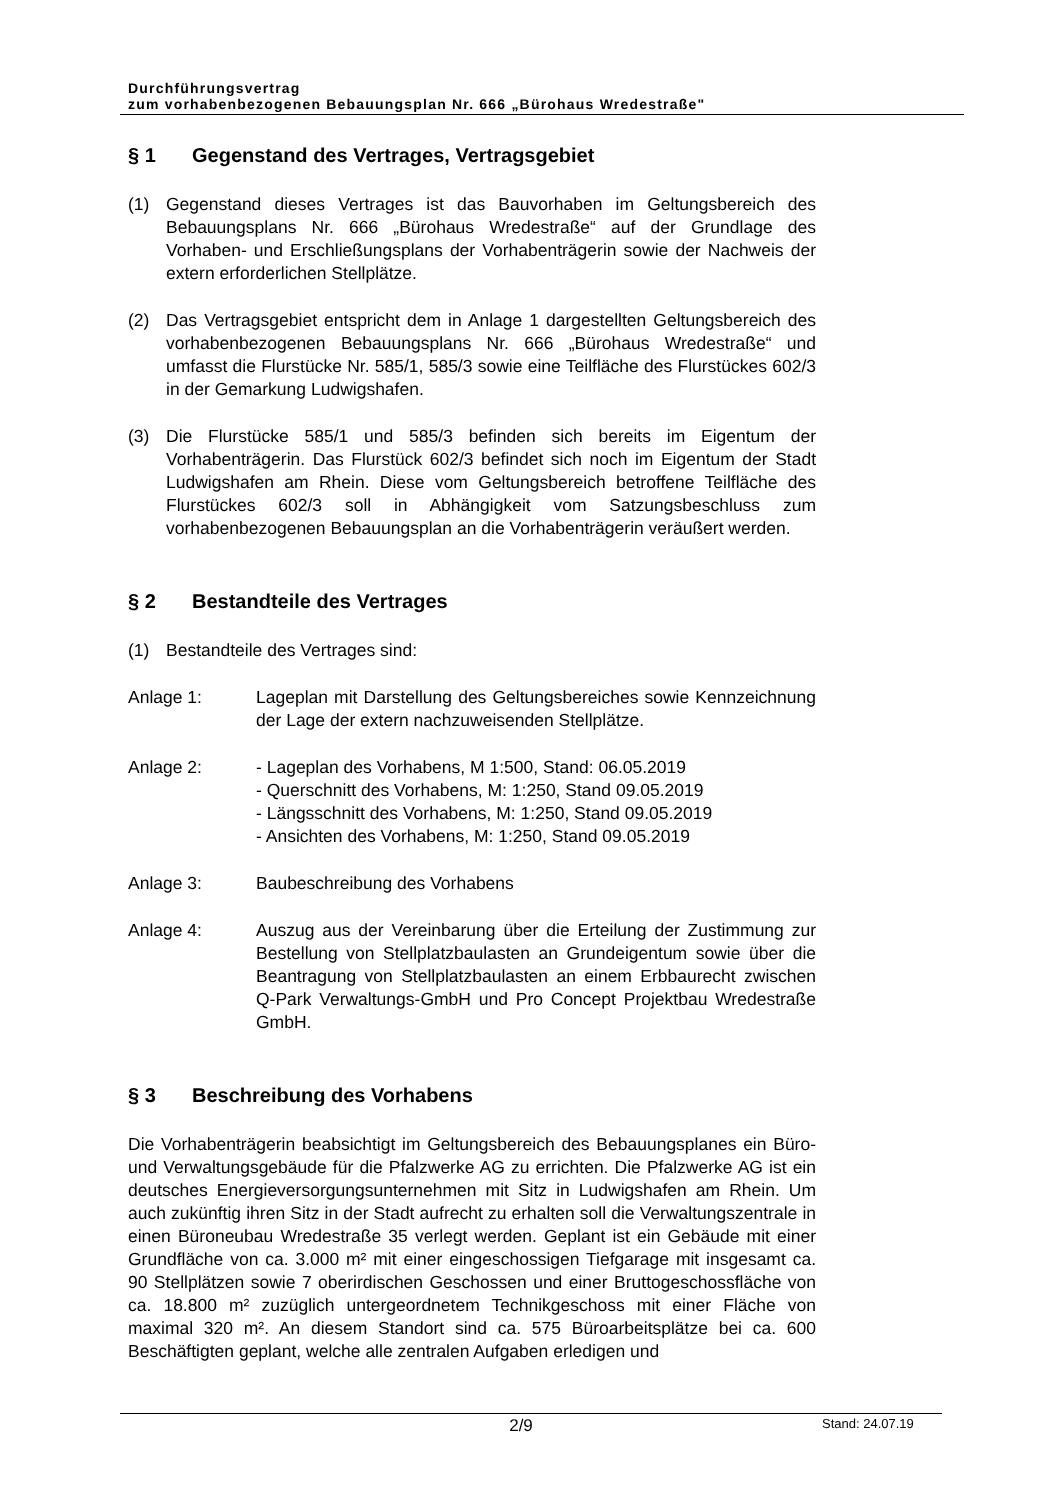Durchführungsvertrag
zum vorhabenbezogenen Bebauungsplan Nr. 666 „Bürohaus Wredestraße"
§ 1 Gegenstand des Vertrages, Vertragsgebiet
(1) Gegenstand dieses Vertrages ist das Bauvorhaben im Geltungsbereich des Bebauungsplans Nr. 666 „Bürohaus Wredestraße“ auf der Grundlage des Vorhaben- und Erschließungsplans der Vorhabenträgerin sowie der Nachweis der extern erforderlichen Stellplätze.
(2) Das Vertragsgebiet entspricht dem in Anlage 1 dargestellten Geltungsbereich des vorhabenbezogenen Bebauungsplans Nr. 666 „Bürohaus Wredestraße“ und umfasst die Flurstücke Nr. 585/1, 585/3 sowie eine Teilfläche des Flurstückes 602/3 in der Gemarkung Ludwigshafen.
(3) Die Flurstücke 585/1 und 585/3 befinden sich bereits im Eigentum der Vorhabenträgerin. Das Flurstück 602/3 befindet sich noch im Eigentum der Stadt Ludwigshafen am Rhein. Diese vom Geltungsbereich betroffene Teilfläche des Flurstückes 602/3 soll in Abhängigkeit vom Satzungsbeschluss zum vorhabenbezogenen Bebauungsplan an die Vorhabenträgerin veräußert werden.
§ 2 Bestandteile des Vertrages
(1) Bestandteile des Vertrages sind:
Anlage 1: Lageplan mit Darstellung des Geltungsbereiches sowie Kennzeichnung der Lage der extern nachzuweisenden Stellplätze.
Anlage 2: - Lageplan des Vorhabens, M 1:500, Stand: 06.05.2019
- Querschnitt des Vorhabens, M: 1:250, Stand 09.05.2019
- Längsschnitt des Vorhabens, M: 1:250, Stand 09.05.2019
- Ansichten des Vorhabens, M: 1:250, Stand 09.05.2019
Anlage 3: Baubeschreibung des Vorhabens
Anlage 4: Auszug aus der Vereinbarung über die Erteilung der Zustimmung zur Bestellung von Stellplatzbaulasten an Grundeigentum sowie über die Beantragung von Stellplatzbaulasten an einem Erbbaurecht zwischen Q-Park Verwaltungs-GmbH und Pro Concept Projektbau Wredestraße GmbH.
§ 3 Beschreibung des Vorhabens
Die Vorhabenträgerin beabsichtigt im Geltungsbereich des Bebauungsplanes ein Büro- und Verwaltungsgebäude für die Pfalzwerke AG zu errichten. Die Pfalzwerke AG ist ein deutsches Energieversorgungsunternehmen mit Sitz in Ludwigshafen am Rhein. Um auch zukünftig ihren Sitz in der Stadt aufrecht zu erhalten soll die Verwaltungszentrale in einen Büroneubau Wredestraße 35 verlegt werden. Geplant ist ein Gebäude mit einer Grundfläche von ca. 3.000 m² mit einer eingeschossigen Tiefgarage mit insgesamt ca. 90 Stellplätzen sowie 7 oberirdischen Geschossen und einer Bruttogeschossfläche von ca. 18.800 m² zuzüglich untergeordnetem Technikgeschoss mit einer Fläche von maximal 320 m². An diesem Standort sind ca. 575 Büroarbeitsplätze bei ca. 600 Beschäftigten geplant, welche alle zentralen Aufgaben erledigen und
2/9
Stand: 24.07.19